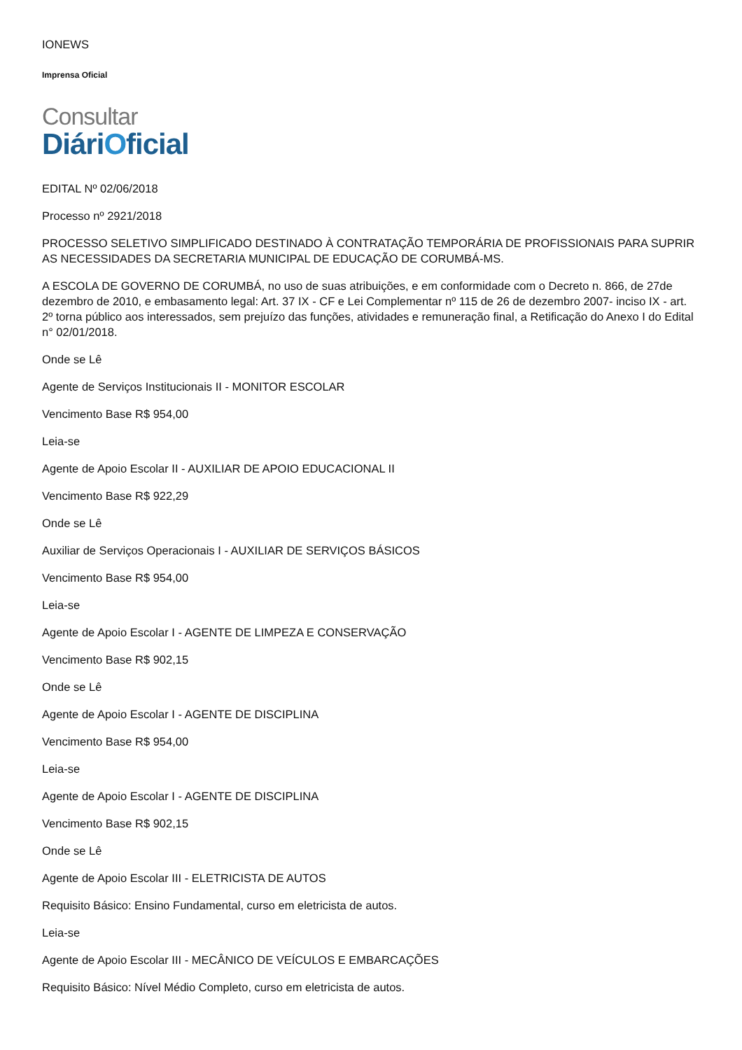IONEWS
Imprensa Oficial
Consultar
DiáriOficial
EDITAL Nº 02/06/2018
Processo nº 2921/2018
PROCESSO SELETIVO SIMPLIFICADO DESTINADO À CONTRATAÇÃO TEMPORÁRIA DE PROFISSIONAIS PARA SUPRIR AS NECESSIDADES DA SECRETARIA MUNICIPAL DE EDUCAÇÃO DE CORUMBÁ-MS.
A ESCOLA DE GOVERNO DE CORUMBÁ, no uso de suas atribuições, e em conformidade com o Decreto n. 866, de 27de dezembro de 2010, e embasamento legal: Art. 37 IX - CF e Lei Complementar nº 115 de 26 de dezembro 2007- inciso IX - art. 2º torna público aos interessados, sem prejuízo das funções, atividades e remuneração final, a Retificação do Anexo I do Edital n° 02/01/2018.
Onde se Lê
Agente de Serviços Institucionais II - MONITOR ESCOLAR
Vencimento Base R$ 954,00
Leia-se
Agente de Apoio Escolar II - AUXILIAR DE APOIO EDUCACIONAL II
Vencimento Base R$ 922,29
Onde se Lê
Auxiliar de Serviços Operacionais I - AUXILIAR DE SERVIÇOS BÁSICOS
Vencimento Base R$ 954,00
Leia-se
Agente de Apoio Escolar I - AGENTE DE LIMPEZA E CONSERVAÇÃO
Vencimento Base R$ 902,15
Onde se Lê
Agente de Apoio Escolar I - AGENTE DE DISCIPLINA
Vencimento Base R$ 954,00
Leia-se
Agente de Apoio Escolar I - AGENTE DE DISCIPLINA
Vencimento Base R$ 902,15
Onde se Lê
Agente de Apoio Escolar III - ELETRICISTA DE AUTOS
Requisito Básico: Ensino Fundamental, curso em eletricista de autos.
Leia-se
Agente de Apoio Escolar III - MECÂNICO DE VEÍCULOS E EMBARCAÇÕES
Requisito Básico: Nível Médio Completo, curso em eletricista de autos.